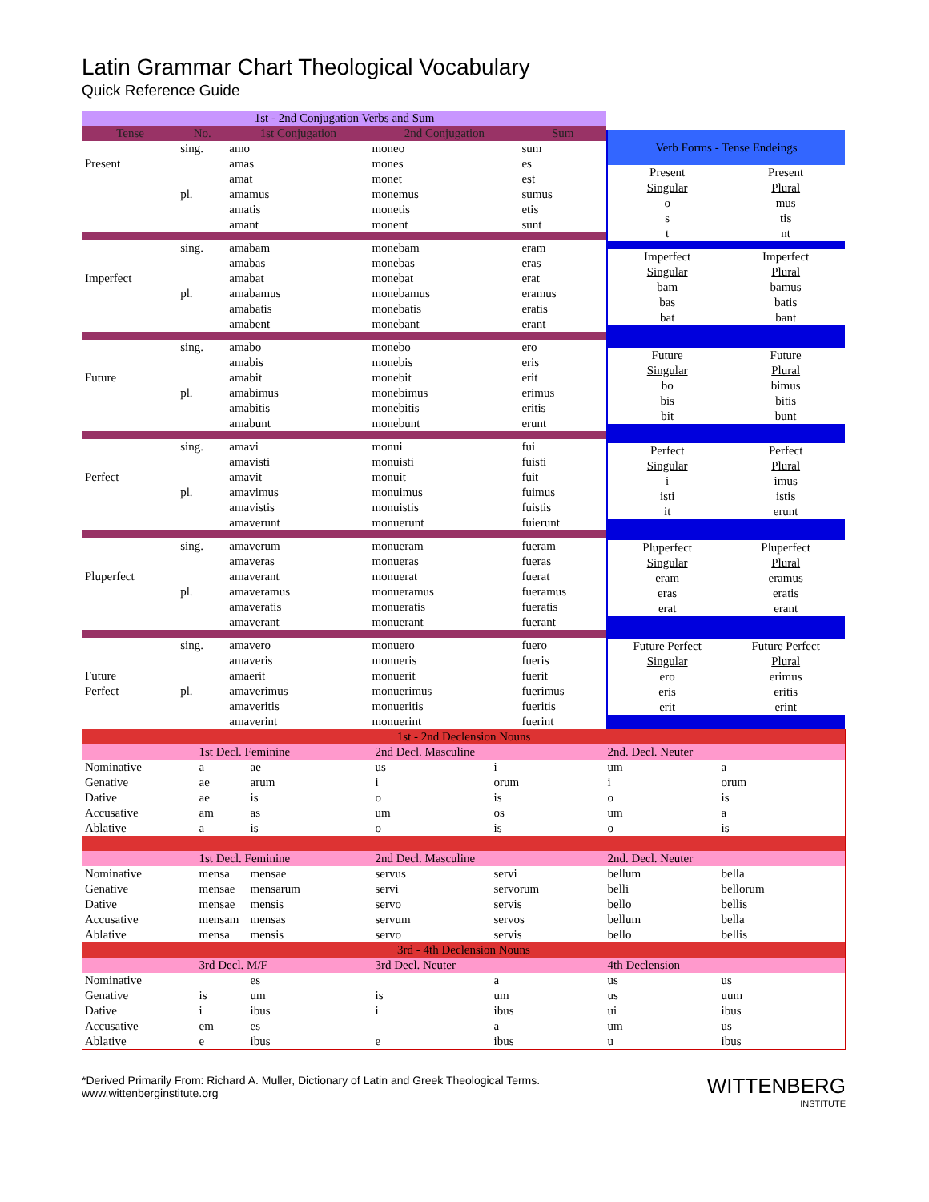Latin Grammar Chart Theological Vocabulary
Quick Reference Guide
| 1st - 2nd Conjugation Verbs and Sum | | | | |
| Tense | No. | 1st Conjugation | 2nd Conjugation | Sum |
| | sing. | amo | moneo | sum |
| Present | | amas | mones | es |
| | | amat | monet | est |
| | pl. | amamus | monemus | sumus |
| | | amatis | monetis | etis |
| | | amant | monent | sunt |
| | sing. | amabam | monebam | eram |
| | | amabas | monebas | eras |
| Imperfect | | amabat | monebat | erat |
| | pl. | amabamus | monebamus | eramus |
| | | amabatis | monebatis | eratis |
| | | amabent | monebant | erant |
| | sing. | amabo | monebo | ero |
| | | amabis | monebis | eris |
| Future | | amabit | monebit | erit |
| | pl. | amabimus | monebimus | erimus |
| | | amabitis | monebitis | eritis |
| | | amabunt | monebunt | erunt |
| | sing. | amavi | monui | fui |
| | | amavisti | monuisti | fuisti |
| Perfect | | amavit | monuit | fuit |
| | pl. | amavimus | monuimus | fuimus |
| | | amavistis | monuistis | fuistis |
| | | amaverunt | monuerunt | fuierunt |
| | sing. | amaverum | monueram | fueram |
| | | amaveras | monueras | fueras |
| Pluperfect | | amaverant | monuerat | fuerat |
| | pl. | amaveramus | monueramus | fueramus |
| | | amaveratis | monueratis | fueratis |
| | | amaverant | monuerant | fuerant |
| | sing. | amavero | monuero | fuero |
| | | amaveris | monueris | fueris |
| Future | | amaerit | monuerit | fuerit |
| Perfect | pl. | amaverimus | monuerimus | fuerimus |
| | | amaveritis | monueritis | fueritis |
| | | amaverint | monuerint | fuerint |
| Verb Forms - Tense Endeings | |
| Present | Present |
| Singular | Plural |
| o | mus |
| s | tis |
| t | nt |
| Imperfect | Imperfect |
| Singular | Plural |
| bam | bamus |
| bas | batis |
| bat | bant |
| Future | Future |
| Singular | Plural |
| bo | bimus |
| bis | bitis |
| bit | bunt |
| Perfect | Perfect |
| Singular | Plural |
| i | imus |
| isti | istis |
| it | erunt |
| Pluperfect | Pluperfect |
| Singular | Plural |
| eram | eramus |
| eras | eratis |
| erat | erant |
| Future Perfect | Future Perfect |
| Singular | Plural |
| ero | erimus |
| eris | eritis |
| erit | erint |
| 1st - 2nd Declension Nouns | | | | | | |
| | 1st Decl. Feminine | | 2nd Decl. Masculine | | 2nd. Decl. Neuter | |
| Nominative | a | ae | us | i | um | a |
| Genative | ae | arum | i | orum | i | orum |
| Dative | ae | is | o | is | o | is |
| Accusative | am | as | um | os | um | a |
| Ablative | a | is | o | is | o | is |
| | 1st Decl. Feminine | | 2nd Decl. Masculine | | 2nd. Decl. Neuter | |
| Nominative | mensa | mensae | servus | servi | bellum | bella |
| Genative | mensae | mensarum | servi | servorum | belli | bellorum |
| Dative | mensae | mensis | servo | servis | bello | bellis |
| Accusative | mensam | mensas | servum | servos | bellum | bella |
| Ablative | mensa | mensis | servo | servis | bello | bellis |
| 3rd - 4th Declension Nouns | | | | | | |
| | 3rd Decl. M/F | | 3rd Decl. Neuter | | 4th Declension | |
| Nominative | | es | | a | us | us |
| Genative | is | um | is | um | us | uum |
| Dative | i | ibus | i | ibus | ui | ibus |
| Accusative | em | es | | a | um | us |
| Ablative | e | ibus | e | ibus | u | ibus |
*Derived Primarily From: Richard A. Muller, Dictionary of Latin and Greek Theological Terms.
www.wittenberginstitute.org
WITTENBERG
INSTITUTE